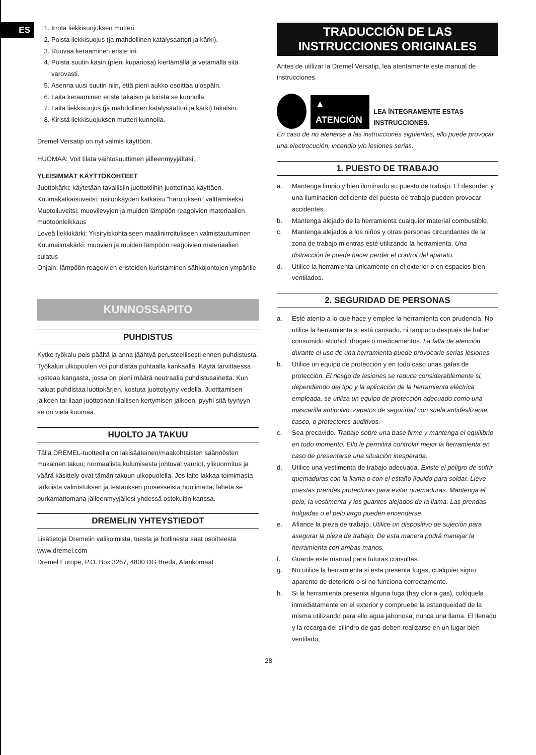ES
1. Irrota liekkisuojuksen mutteri.
2. Poista liekkisuojus (ja mahdollinen katalysaattori ja kärki).
3. Ruuvaa keraaminen eriste irti.
4. Poista suutin käsin (pieni kupariosa) kiertämällä ja vetämällä sitä varovasti.
5. Asenna uusi suutin niin, että pieni aukko osoittaa ulospäin.
6. Laita keraaminen eriste takaisin ja kiristä se kunnolla.
7. Laita liekkisuojus (ja mahdollinen katalysaattori ja kärki) takaisin.
8. Kiristä liekkisuojuksen mutteri kunnolla.
Dremel Versatip on nyt valmis käyttöön.
HUOMAA: Voit tilata vaihtosuuttimen jälleenmyyjältäsi.
YLEISIMMÄT KÄYTTÖKOHTEET
Juottokärki: käytetään tavallisiin juottotöihin juottotinaa käyttäen.
Kuumakatkaisuveitsi: nailonkäyden katkaisu "harotuksen" välttämiseksi.
Muotoiluveitsi: muovilevyjen ja muiden lämpöön reagoivien materiaalien muotoonleikkaus
Leveä liekkikärki: Yksiryiskohtaiseen maalinirroitukseen valmistautuminen
Kuumailmakärki: muovien ja muiden lämpöön reagoivien materiaalien sulatus
Ohjain: lämpöön reagoivien eristeiden kuristaminen sähköjontojen ympärille
KUNNOSSAPITO
PUHDISTUS
Kytke työkalu pois päältä ja anna jäähtyä perusteellisesti ennen puhdistusta. Työkalun ulkopuolen voi puhdistaa puhtaalla kankaalla. Käytä tarvittaessa kosteaa kangasta, jossa on pieni määrä neutraalia puhdistusainetta. Kun haluat puhdistaa luottokärjen, kostuta juottotyyny vedellä. Juotttamisen jälkeen tai liaan juottotinan liiallisen kertymisen jälkeen, pyyhi sitä tyynyyn se on vielä kuumaa.
HUOLTO JA TAKUU
Tällä DREMEL-tuotteella on lakisääteinen/maakohtaisten säännösten mukainen takuu; normaalista kulumisesta johtuvat vauriot, ylikuormitus ja väärä käsittely ovat tämän takuun ulkopuolella. Jos laite lakkaa toimimasta tarkoista valmistuksen ja testauksen prosesseista huolimatta, lähetä se purkamattomana jälleenmyyjällesi yhdessä ostokuitin kanssa.
DREMELIN YHTEYSTIEDOT
Lisätietoja Dremelin valikoimista, tuesta ja hotlinesta saat osoitteesta www.dremel.com
Dremel Europe, P.O. Box 3267, 4800 DG Breda, Alankomaat
TRADUCCIÓN DE LAS INSTRUCCIONES ORIGINALES
Antes de utilizar la Dremel Versatip, lea atentamente este manual de instrucciones.
▲ ATENCIÓN LEA ÍNTEGRAMENTE ESTAS INSTRUCCIONES.
En caso de no atenerse a las instrucciones siguientes, ello puede provocar una electrocución, incendio y/o lesiones serias.
1. PUESTO DE TRABAJO
a. Mantenga limpio y bien iluminado su puesto de trabajo. El desorden y una iluminación deficiente del puesto de trabajo pueden provocar accidentes.
b. Mantenga alejado de la herramienta cualquier material combustible.
c. Mantenga alejados a los niños y otras personas circundantes de la zona de trabajo mientras esté utilizando la herramienta. Una distracción le puede hacer perder el control del aparato.
d. Utilice la herramienta únicamente en el exterior o en espacios bien ventilados.
2. SEGURIDAD DE PERSONAS
a. Esté atento a lo que hace y emplee la herramienta con prudencia. No utilice la herramienta si está cansado, ni tampoco después de haber consumido alcohol, drogas o medicamentos. La falta de atención durante el uso de una herramienta puede provocarle serias lesiones.
b. Utilice un equipo de protección y en todo caso unas gafas de protección. El riesgo de lesiones se reduce considerablemente si, dependiendo del tipo y la aplicación de la herramienta eléctrica empleada, se utiliza un equipo de protección adecuado como una mascarilla antipolvo, zapatos de seguridad con suela antideslizante, casco, o protectores auditivos.
c. Sea precavido. Trabaje sobre una base firme y mantenga el equilibrio en todo momento. Ello le permitirá controlar mejor la herramienta en caso de presentarse una situación inesperada.
d. Utilice una vestimenta de trabajo adecuada. Existe el peligro de sufrir quemaduras con la llama o con el estaño líquido para soldar. Lleve puestas prendas protectoras para evitar quemaduras. Mantenga el pelo, la vestimenta y los guantes alejados de la llama. Las prendas holgadas o el pelo largo pueden encenderse.
e. Afiance la pieza de trabajo. Utilice un dispositivo de sujeción para asegurar la pieza de trabajo. De esta manera podrá manejar la herramienta con ambas manos.
f. Guarde este manual para futuras consultas.
g. No utilice la herramienta si esta presenta fugas, cualquier signo aparente de deterioro o si no funciona correctamente.
h. Si la herramienta presenta alguna fuga (hay olor a gas), colóquela inmediatamente en el exterior y compruebe la estanqueidad de la misma utilizando para ello agua jabonosa, nunca una llama. El llenado y la recarga del cilindro de gas deben realizarse en un lugar bien ventilado,
28